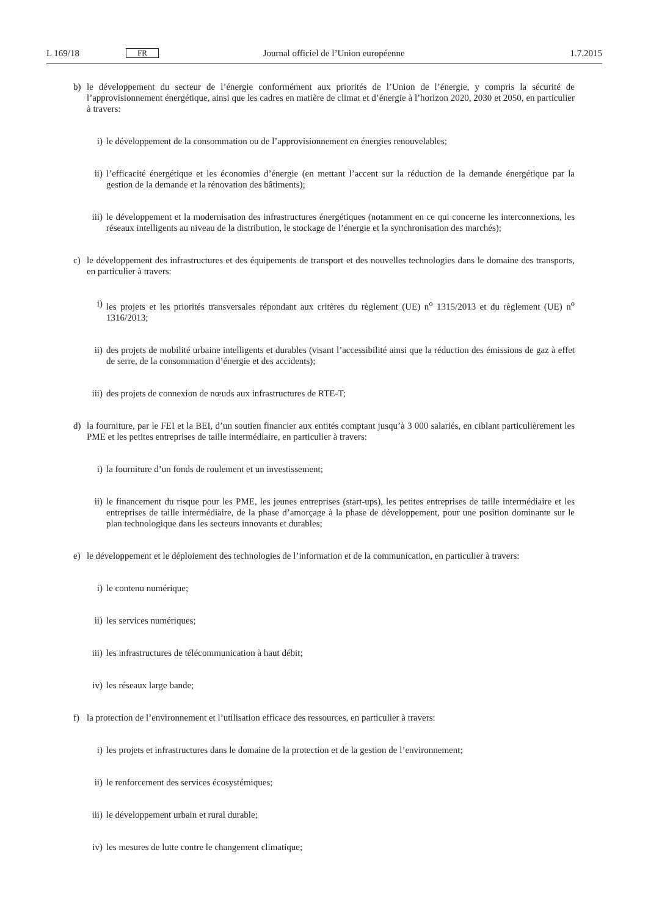L 169/18 FR Journal officiel de l’Union européenne 1.7.2015
b) le développement du secteur de l’énergie conformément aux priorités de l’Union de l’énergie, y compris la sécurité de l’approvisionnement énergétique, ainsi que les cadres en matière de climat et d’énergie à l’horizon 2020, 2030 et 2050, en particulier à travers:
i) le développement de la consommation ou de l’approvisionnement en énergies renouvelables;
ii) l’efficacité énergétique et les économies d’énergie (en mettant l’accent sur la réduction de la demande énergétique par la gestion de la demande et la rénovation des bâtiments);
iii) le développement et la modernisation des infrastructures énergétiques (notamment en ce qui concerne les inter­connexions, les réseaux intelligents au niveau de la distribution, le stockage de l’énergie et la synchronisation des marchés);
c) le développement des infrastructures et des équipements de transport et des nouvelles technologies dans le domaine des transports, en particulier à travers:
i) les projets et les priorités transversales répondant aux critères du règlement (UE) n<sup>o</sup> 1315/2013 et du règlement (UE) n<sup>o</sup> 1316/2013;
ii) des projets de mobilité urbaine intelligents et durables (visant l’accessibilité ainsi que la réduction des émissions de gaz à effet de serre, de la consommation d’énergie et des accidents);
iii) des projets de connexion de nœuds aux infrastructures de RTE-T;
d) la fourniture, par le FEI et la BEI, d’un soutien financier aux entités comptant jusqu’à 3 000 salariés, en ciblant particulièrement les PME et les petites entreprises de taille intermédiaire, en particulier à travers:
i) la fourniture d’un fonds de roulement et un investissement;
ii) le financement du risque pour les PME, les jeunes entreprises (start-ups), les petites entreprises de taille intermédiaire et les entreprises de taille intermédiaire, de la phase d’amorçage à la phase de développement, pour une position dominante sur le plan technologique dans les secteurs innovants et durables;
e) le développement et le déploiement des technologies de l’information et de la communication, en particulier à travers:
i) le contenu numérique;
ii) les services numériques;
iii) les infrastructures de télécommunication à haut débit;
iv) les réseaux large bande;
f) la protection de l’environnement et l’utilisation efficace des ressources, en particulier à travers:
i) les projets et infrastructures dans le domaine de la protection et de la gestion de l’environnement;
ii) le renforcement des services écosystémiques;
iii) le développement urbain et rural durable;
iv) les mesures de lutte contre le changement climatique;